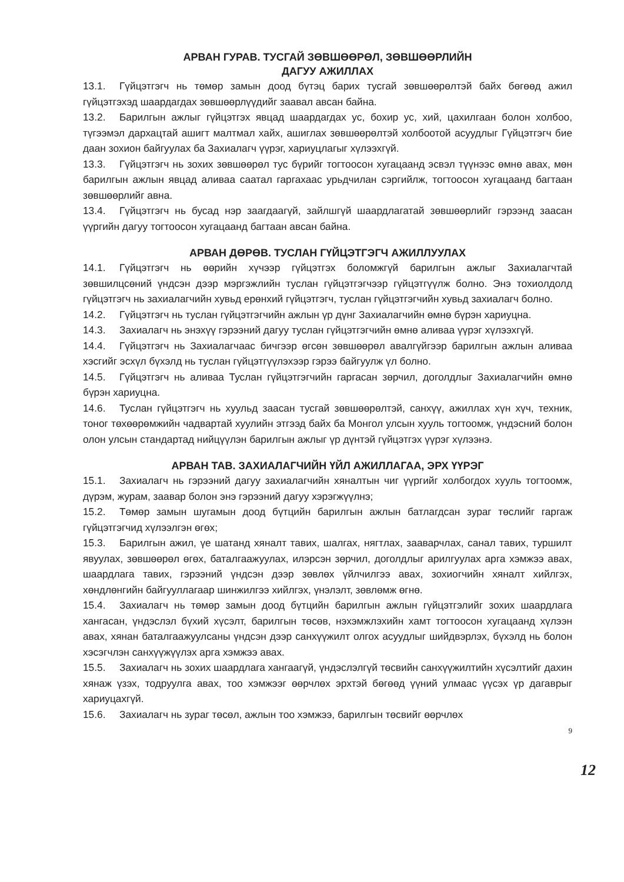АРВАН ГУРАВ. ТУСГАЙ ЗӨВШӨӨРӨЛ, ЗӨВШӨӨРЛИЙН
ДАГУУ АЖИЛЛАХ
13.1. Гүйцэтгэгч нь төмөр замын доод бүтэц барих тусгай зөвшөөрөлтэй байх бөгөөд ажил гүйцэтгэхэд шаардагдах зөвшөөрлүүдийг заавал авсан байна.
13.2. Барилгын ажлыг гүйцэтгэх явцад шаардагдах ус, бохир ус, хий, цахилгаан болон холбоо, түгээмэл дархацтай ашигт малтмал хайх, ашиглах зөвшөөрөлтэй холбоотой асуудлыг Гүйцэтгэгч бие даан зохион байгуулах ба Захиалагч үүрэг, хариуцлагыг хүлээхгүй.
13.3. Гүйцэтгэгч нь зохих зөвшөөрөл тус бүрийг тогтоосон хугацаанд эсвэл түүнээс өмнө авах, мөн барилгын ажлын явцад аливаа саатал гаргахаас урьдчилан сэргийлж, тогтоосон хугацаанд багтаан зөвшөөрлийг авна.
13.4. Гүйцэтгэгч нь бусад нэр заагдаагүй, зайлшгүй шаардлагатай зөвшөөрлийг гэрээнд заасан үүргийн дагуу тогтоосон хугацаанд багтаан авсан байна.
АРВАН ДӨРӨВ. ТУСЛАН ГҮЙЦЭТГЭГЧ АЖИЛЛУУЛАХ
14.1. Гүйцэтгэгч нь өөрийн хүчээр гүйцэтгэх боломжгүй барилгын ажлыг Захиалагчтай зөвшилцсөний үндсэн дээр мэргэжлийн туслан гүйцэтгэгчээр гүйцэтгүүлж болно. Энэ тохиолдолд гүйцэтгэгч нь захиалагчийн хувьд ерөнхий гүйцэтгэгч, туслан гүйцэтгэгчийн хувьд захиалагч болно.
14.2. Гүйцэтгэгч нь туслан гүйцэтгэгчийн ажлын үр дүнг Захиалагчийн өмнө бүрэн хариуцна.
14.3. Захиалагч нь энэхүү гэрээний дагуу туслан гүйцэтгэгчийн өмнө аливаа үүрэг хүлээхгүй.
14.4. Гүйцэтгэгч нь Захиалагчаас бичгээр өгсөн зөвшөөрөл авалгүйгээр барилгын ажлын аливаа хэсгийг эсхүл бүхэлд нь туслан гүйцэтгүүлэхээр гэрээ байгуулж үл болно.
14.5. Гүйцэтгэгч нь аливаа Туслан гүйцэтгэгчийн гаргасан зөрчил, доголдлыг Захиалагчийн өмнө бүрэн хариуцна.
14.6. Туслан гүйцэтгэгч нь хуульд заасан тусгай зөвшөөрөлтэй, санхүү, ажиллах хүн хүч, техник, тоног төхөөрөмжийн чадвартай хуулийн этгээд байх ба Монгол улсын хууль тогтоомж, үндэсний болон олон улсын стандартад нийцүүлэн барилгын ажлыг үр дүнтэй гүйцэтгэх үүрэг хүлээнэ.
АРВАН ТАВ. ЗАХИАЛАГЧИЙН ҮЙЛ АЖИЛЛАГАА, ЭРХ ҮҮРЭГ
15.1. Захиалагч нь гэрээний дагуу захиалагчийн хяналтын чиг үүргийг холбогдох хууль тогтоомж, дүрэм, журам, заавар болон энэ гэрээний дагуу хэрэгжүүлнэ;
15.2. Төмөр замын шугамын доод бүтцийн барилгын ажлын батлагдсан зураг төслийг гаргаж гүйцэтгэгчид хүлээлгэн өгөх;
15.3. Барилгын ажил, үе шатанд хяналт тавих, шалгах, нягтлах, зааварчлах, санал тавих, туршилт явуулах, зөвшөөрөл өгөх, баталгаажуулах, илэрсэн зөрчил, доголдлыг арилгуулах арга хэмжээ авах, шаардлага тавих, гэрээний үндсэн дээр зөвлөх үйлчилгээ авах, зохиогчийн хяналт хийлгэх, хөндлөнгийн байгууллагаар шинжилгээ хийлгэх, үнэлэлт, зөвлөмж өгнө.
15.4. Захиалагч нь төмөр замын доод бүтцийн барилгын ажлын гүйцэтгэлийг зохих шаардлага хангасан, үндэслэл бүхий хүсэлт, барилгын төсөв, нэхэмжлэхийн хамт тогтоосон хугацаанд хүлээн авах, хянан баталгаажуулсаны үндсэн дээр санхүүжилт олгох асуудлыг шийдвэрлэх, бүхэлд нь болон хэсэгчлэн санхүүжүүлэх арга хэмжээ авах.
15.5. Захиалагч нь зохих шаардлага хангаагүй, үндэслэлгүй төсвийн санхүүжилтийн хүсэлтийг дахин хянаж үзэх, тодруулга авах, тоо хэмжээг өөрчлөх эрхтэй бөгөөд үүний улмаас үүсэх үр дагаврыг хариуцахгүй.
15.6. Захиалагч нь зураг төсөл, ажлын тоо хэмжээ, барилгын төсвийг өөрчлөх
9
12